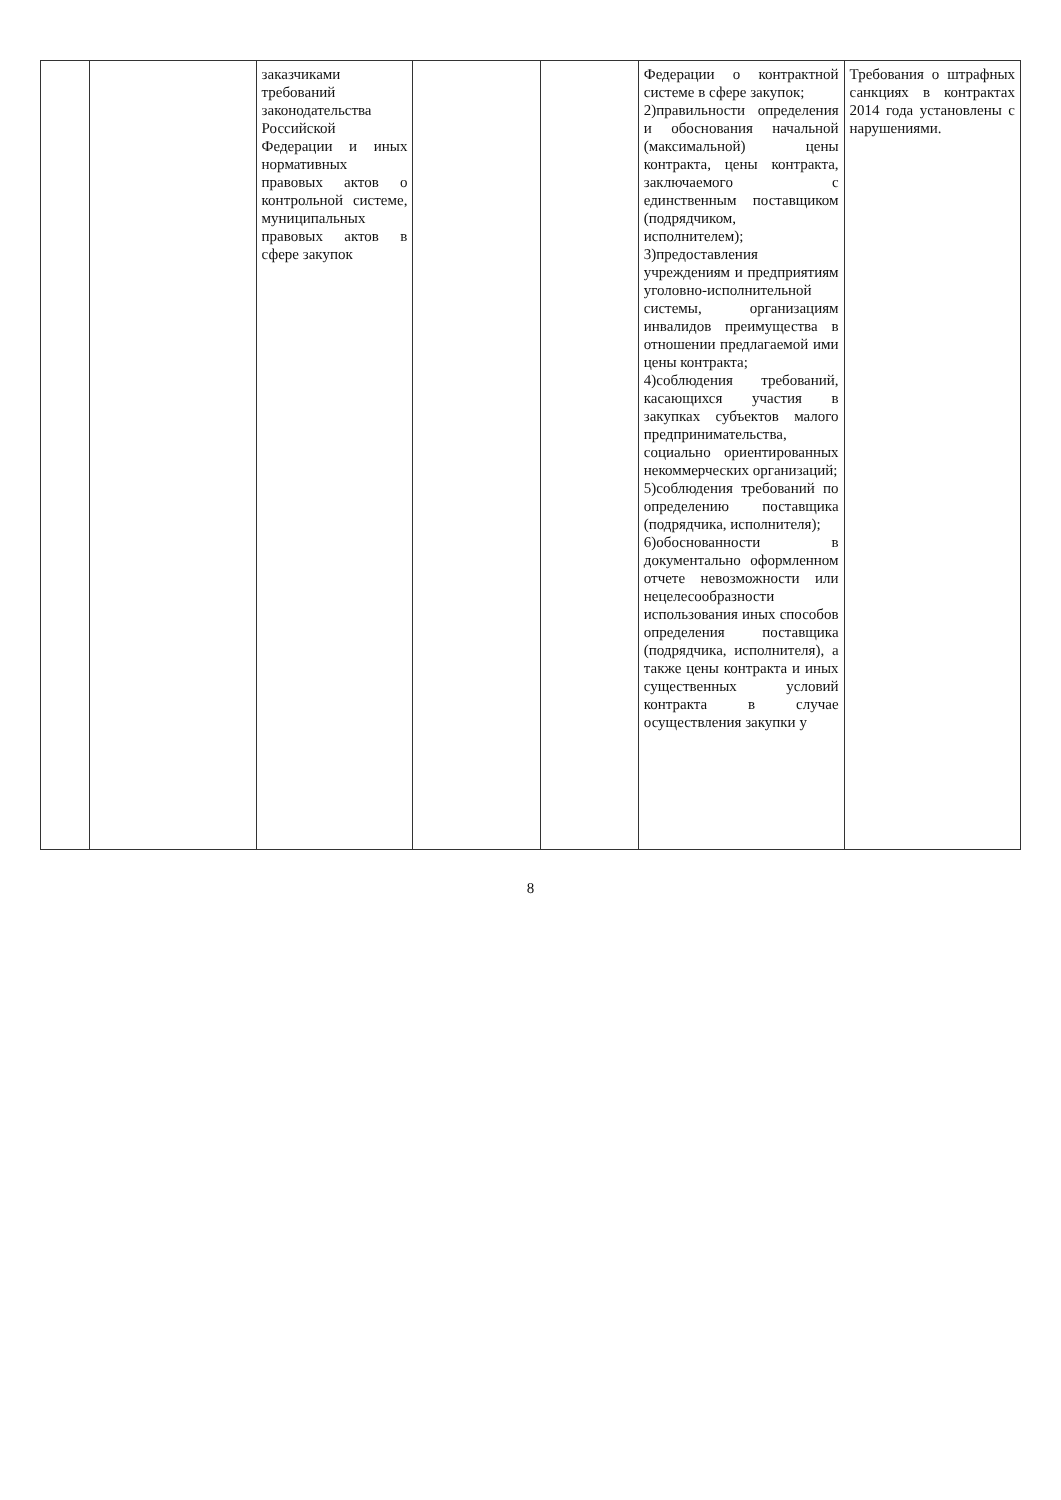| | | заказчиками требований законодательства Российской Федерации и иных нормативных правовых актов о контрольной системе, муниципальных правовых актов в сфере закупок | | | Федерации о контрактной системе в сфере закупок; 2)правильности определения и обоснования начальной (максимальной) цены контракта, цены контракта, заключаемого с единственным поставщиком (подрядчиком, исполнителем); 3)предоставления учреждениям и предприятиям уголовно-исполнительной системы, организациям инвалидов преимущества в отношении предлагаемой ими цены контракта; 4)соблюдения требований, касающихся участия в закупках субъектов малого предпринимательства, социально ориентированных некоммерческих организаций; 5)соблюдения требований по определению поставщика (подрядчика, исполнителя); 6)обоснованности в документально оформленном отчете невозможности или нецелесообразности использования иных способов определения поставщика (подрядчика, исполнителя), а также цены контракта и иных существенных условий контракта в случае осуществления закупки у | Требования о штрафных санкциях в контрактах 2014 года установлены с нарушениями. |
8